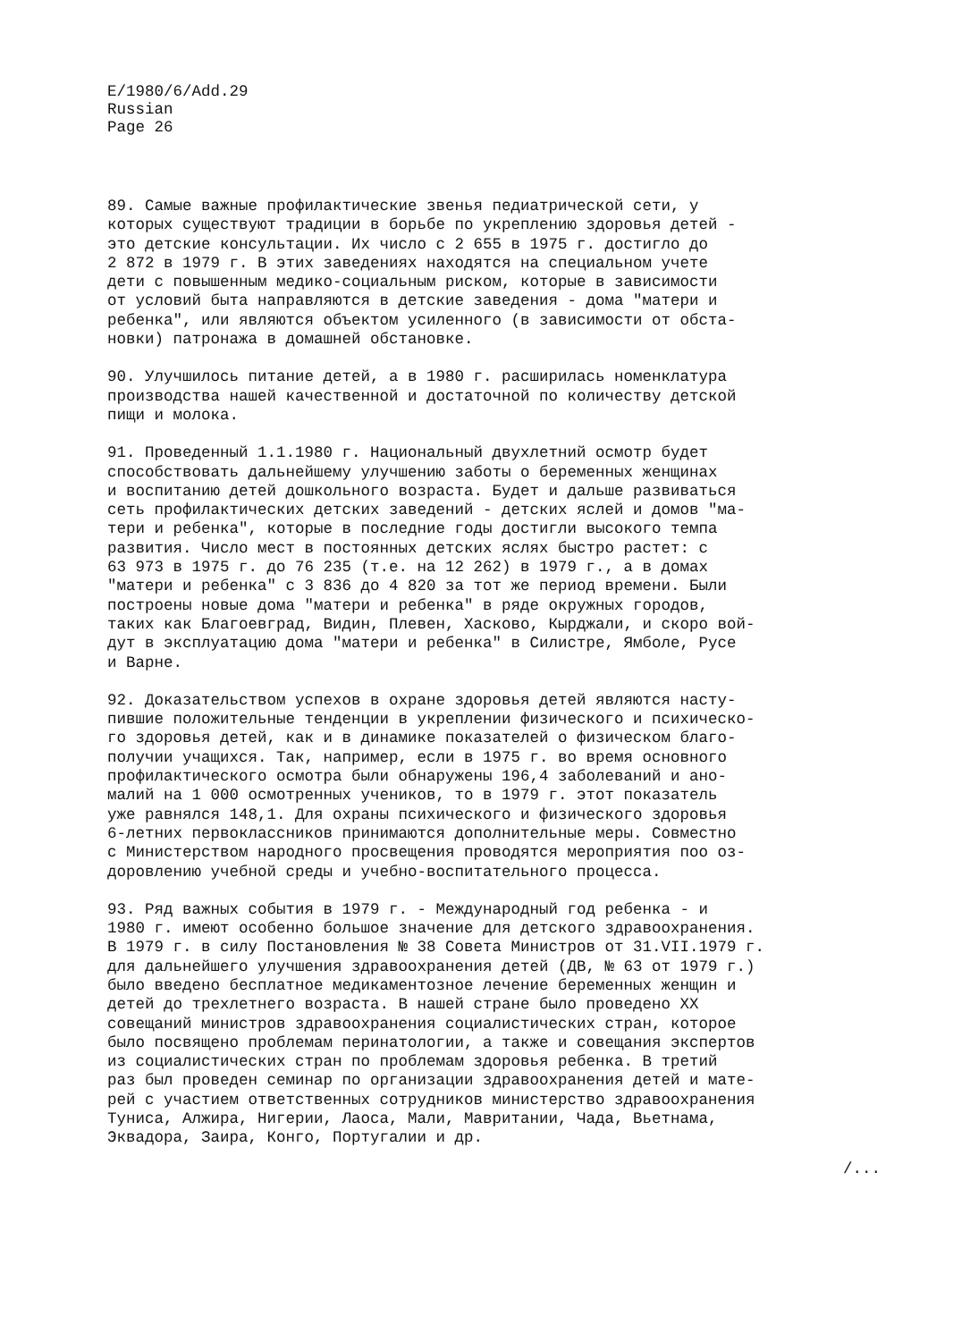E/1980/6/Add.29
Russian
Page 26
89. Самые важные профилактические звенья педиатрической сети, у которых существуют традиции в борьбе по укреплению здоровья детей - это детские консультации. Их число с 2 655 в 1975 г. достигло до 2 872 в 1979 г. В этих заведениях находятся на специальном учете дети с повышенным медико-социальным риском, которые в зависимости от условий быта направляются в детские заведения - дома "матери и ребенка", или являются объектом усиленного (в зависимости от обста- новки) патронажа в домашней обстановке.
90. Улучшилось питание детей, а в 1980 г. расширилась номенклатура производства нашей качественной и достаточной по количеству детской пищи и молока.
91. Проведенный 1.1.1980 г. Национальный двухлетний осмотр будет способствовать дальнейшему улучшению заботы о беременных женщинах и воспитанию детей дошкольного возраста. Будет и дальше развиваться сеть профилактических детских заведений - детских яслей и домов "ма- тери и ребенка", которые в последние годы достигли высокого темпа развития. Число мест в постоянных детских яслях быстро растет: с 63 973 в 1975 г. до 76 235 (т.е. на 12 262) в 1979 г., а в домах "матери и ребенка" с 3 836 до 4 820 за тот же период времени. Были построены новые дома "матери и ребенка" в ряде окружных городов, таких как Благоевград, Видин, Плевен, Хасково, Кырджали, и скоро вой- дут в эксплуатацию дома "матери и ребенка" в Силистре, Ямболе, Русе и Варне.
92. Доказательством успехов в охране здоровья детей являются насту- пившие положительные тенденции в укреплении физического и психическо- го здоровья детей, как и в динамике показателей о физическом благо- получии учащихся. Так, например, если в 1975 г. во время основного профилактического осмотра были обнаружены 196,4 заболеваний и ано- малий на 1 000 осмотренных учеников, то в 1979 г. этот показатель уже равнялся 148,1. Для охраны психического и физического здоровья 6-летних первоклассников принимаются дополнительные меры. Совместно с Министерством народного просвещения проводятся мероприятия поо оз- доровлению учебной среды и учебно-воспитательного процесса.
93. Ряд важных события в 1979 г. - Международный год ребенка - и 1980 г. имеют особенно большое значение для детского здравоохранения. В 1979 г. в силу Постановления № 38 Совета Министров от 31.VII.1979 г. для дальнейшего улучшения здравоохранения детей (ДВ, № 63 от 1979 г.) было введено бесплатное медикаментозное лечение беременных женщин и детей до трехлетнего возраста. В нашей стране было проведено XX совещаний министров здравоохранения социалистических стран, которое было посвящено проблемам перинатологии, а также и совещания экспертов из социалистических стран по проблемам здоровья ребенка. В третий раз был проведен семинар по организации здравоохранения детей и мате- рей с участием ответственных сотрудников министерство здравоохранения Туниса, Алжира, Нигерии, Лаоса, Мали, Мавритании, Чада, Вьетнама, Эквадора, Заира, Конго, Португалии и др.
/...